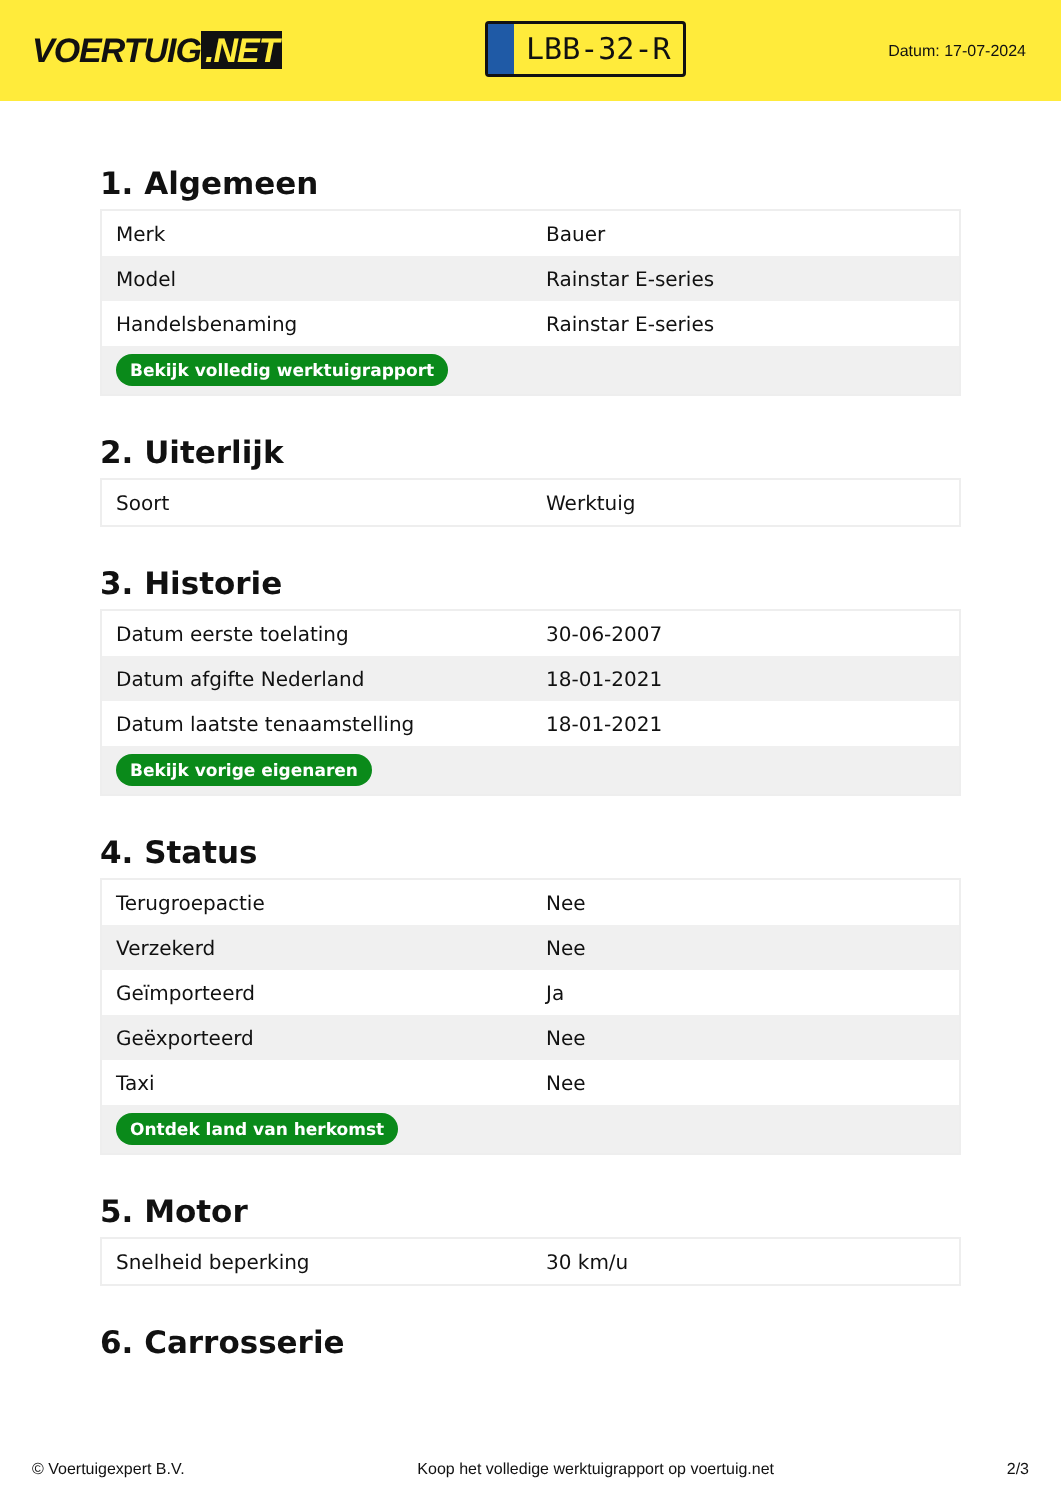VOERTUIG.NET
LBB-32-R
Datum: 17-07-2024
1. Algemeen
| Merk | Bauer |
| Model | Rainstar E-series |
| Handelsbenaming | Rainstar E-series |
| Bekijk volledig werktuigrapport | |
2. Uiterlijk
| Soort | Werktuig |
3. Historie
| Datum eerste toelating | 30-06-2007 |
| Datum afgifte Nederland | 18-01-2021 |
| Datum laatste tenaamstelling | 18-01-2021 |
| Bekijk vorige eigenaren | |
4. Status
| Terugroepactie | Nee |
| Verzekerd | Nee |
| Geïmporteerd | Ja |
| Geëxporteerd | Nee |
| Taxi | Nee |
| Ontdek land van herkomst | |
5. Motor
| Snelheid beperking | 30 km/u |
6. Carrosserie
© Voertuigexpert B.V. Koop het volledige werktuigrapport op voertuig.net 2/3